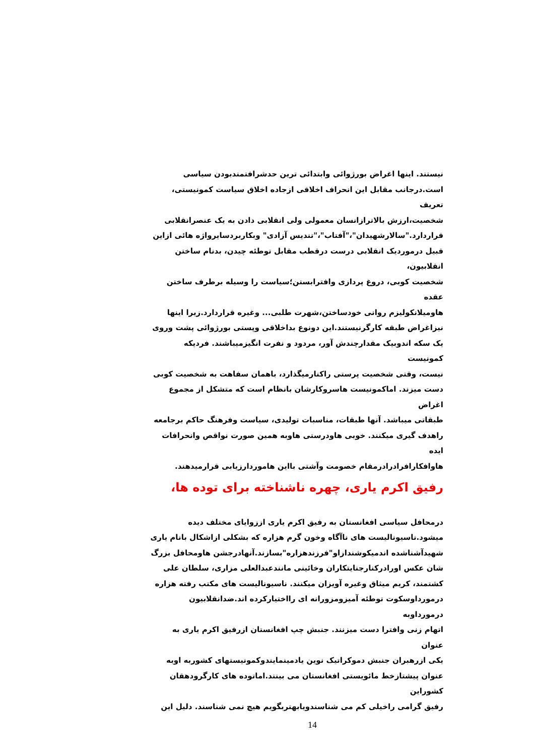نیستند. اینها اغراض بورژوائی وابتدائی ترین حدشرافتمندبودن سیاسی
است.درجانب مقابل این انحراف اخلاقی ازجاده اخلاق سیاست کمونیستی، تعریف
شخصیت،ارزش بالاترازانسان معمولی ولی انقلابی دادن به یک عنصرانقلابی
قراردارد."سالارشهیدان"،"آفتاب"،"تندیس آزادی" وبکاربردسایرواژه هائی ازاین
قبیل درموردیک انقلابی درست درقطب مقابل توطئه چیدن، بدنام ساختن انقلابیون،
شخصیت کوبی، دروغ پردازی وافترابستن؛سیاست را وسیله برطرف ساختن عقده
هاومیلانکولیزم روانی خودساختن،شهرت طلبی... وغیره قراردارد.زیرا اینها
نیزاغراض طبقه کارگرنیستند.این دونوع بداخلاقی وپستی بورژوائی پشت وروی
یک سکه اندوبیک مقدارچندش آور، مردود و نفرت انگیزمیباشند. فردیکه کمونیست
نیست، وقتی شخصیت پرستی راکنارمیگذارد، باهمان سفاهت به شخصیت کوبی
دست میزند. اماکمونیست هاسروکارشان بانظام است که متشکل از مجموع اغراض
طبقاتی میباشد. آنها طبقات، مناسبات تولیدی، سیاست وفرهنگ حاکم برجامعه
راهدف گیری میکنند. خوبی هاودرستی هاوبه همین صورت نواقص وانحرافات ایده
هاوافکارافرادرادرمقام خصومت وآشتی بااین هاموردارزیابی قرارمیدهند.
رفیق اکرم یاری، چهره ناشناخته برای توده ها،
درمحافل سیاسی افغانستان به رفیق اکرم یاری اززوایای مختلف دیده
میشود.ناسیونالیست های ناآگاه وخون گرم هزاره که بشکلی ازاشکال بانام یاری
شهیدآشناشده اندمیکوشندازاو"فرزندهزاره"بسازند.آنهادرجشن هاومحافل بزرگ
شان عکس اورادرکنارجنایتکاران وخائینی مانندعبدالعلی مزاری، سلطان علی
کشتمند، کریم میثاق وغیره آویزان میکنند. ناسیونالیست های مکتب رفته هزاره
درمورداوسکوت توطئه آمیزومزورانه ای رااختیارکرده اند.ضدانقلابیون درمورداوبه
اتهام زنی وافترا دست میزنند. جنبش چپ افغانستان ازرفیق اکرم یاری به عنوان
یکی ازرهبران جنبش دموکراتیک نوین یادمینمایندوکمونیستهای کشوربه اوبه
عنوان پیشتازخط مائویستی افغانستان می بینند.اماتوده های کارگرودهقان کشوراین
رفیق گرامی راخیلی کم می شناسندویابهتربگویم هیچ نمی شناسند. دلیل این
14